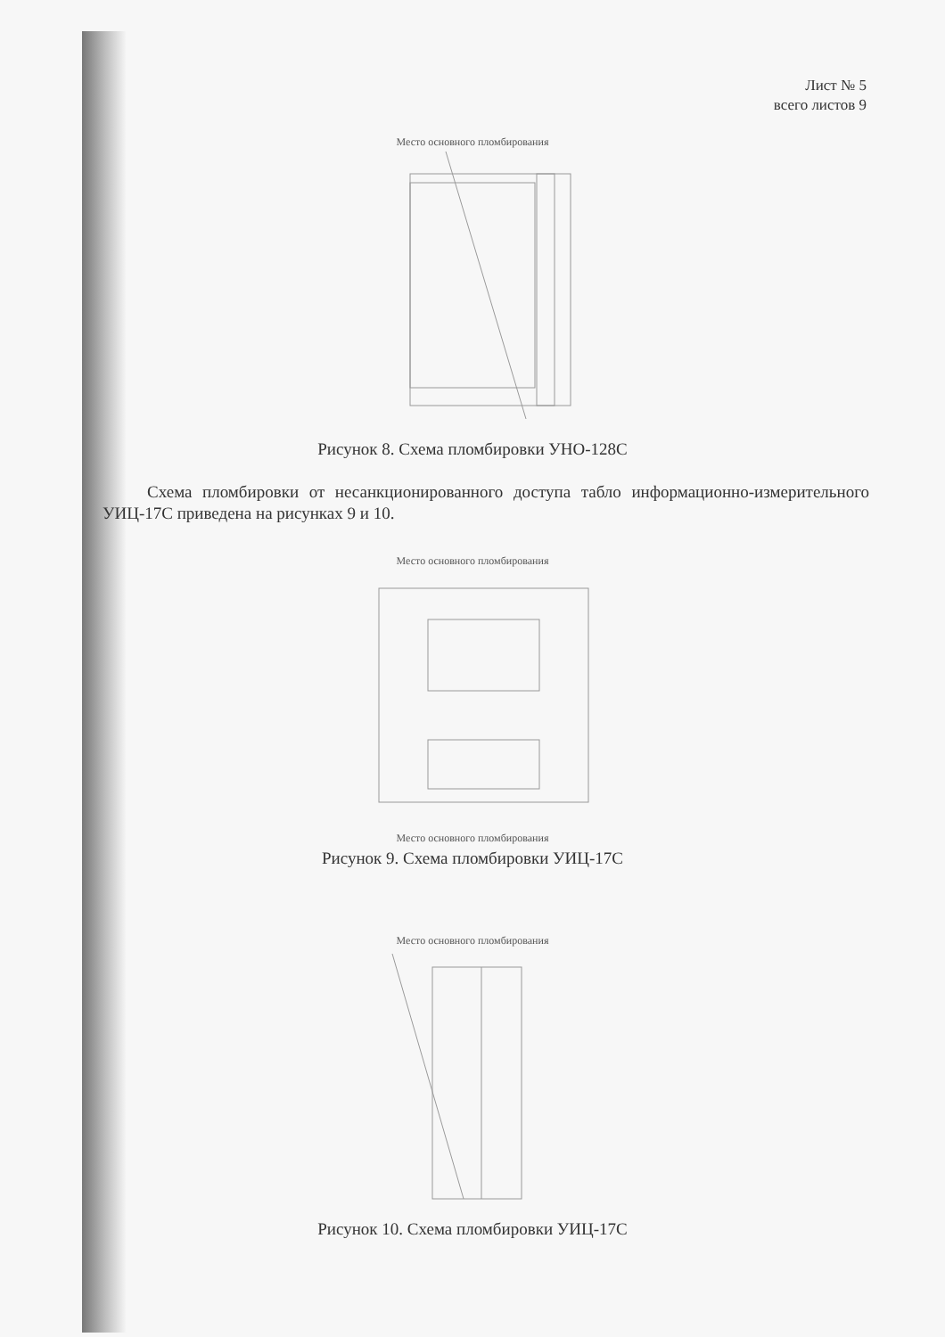Лист № 5
всего листов 9
Место основного пломбирования
Рисунок 8. Схема пломбировки УНО-128С
Схема пломбировки от несанкционированного доступа табло информационно-измерительного УИЦ-17С приведена на рисунках 9 и 10.
Место основного пломбирования
Место основного пломбирования
Рисунок 9. Схема пломбировки УИЦ-17С
Место основного пломбирования
Рисунок 10. Схема пломбировки УИЦ-17С